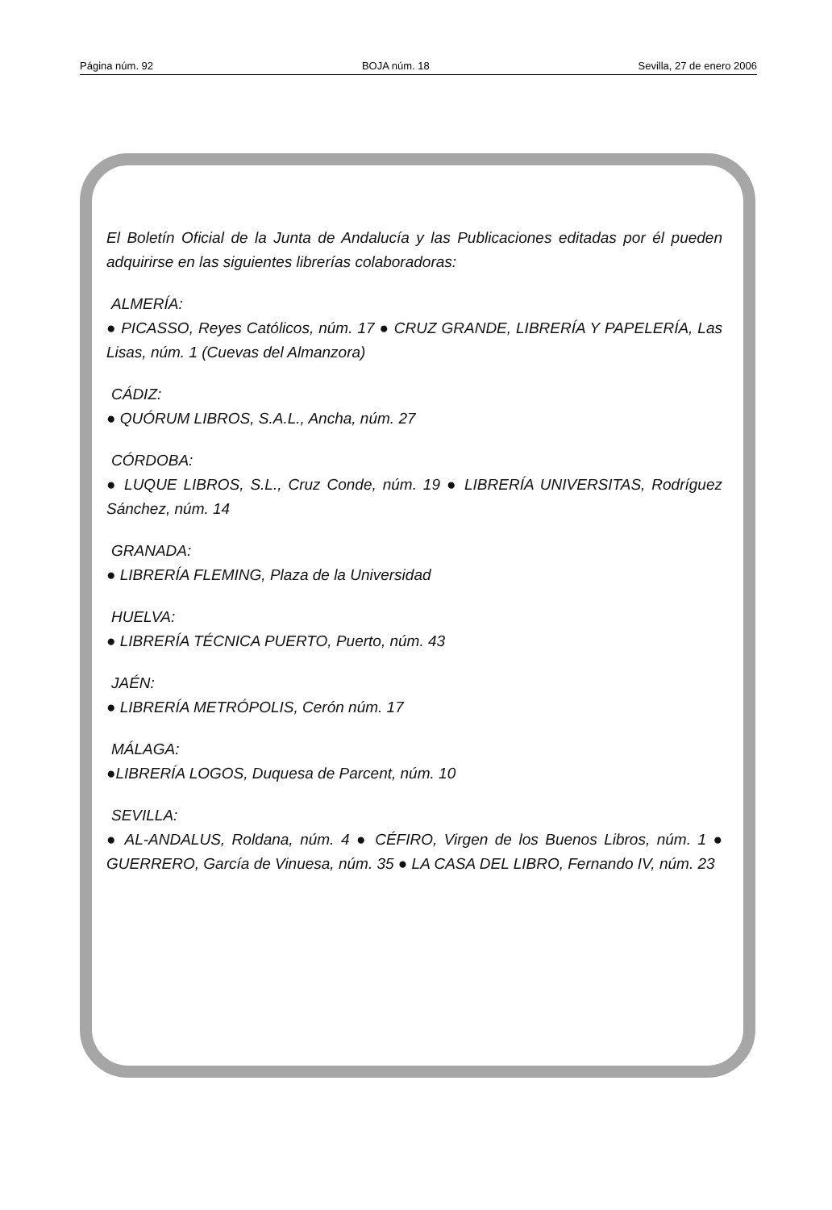Página núm. 92 BOJA núm. 18 Sevilla, 27 de enero 2006
El Boletín Oficial de la Junta de Andalucía y las Publicaciones editadas por él pueden adquirirse en las siguientes librerías colaboradoras:
ALMERÍA:
● PICASSO, Reyes Católicos, núm. 17 ● CRUZ GRANDE, LIBRERÍA Y PAPELERÍA, Las Lisas, núm. 1 (Cuevas del Almanzora)
CÁDIZ:
● QUÓRUM LIBROS, S.A.L., Ancha, núm. 27
CÓRDOBA:
● LUQUE LIBROS, S.L., Cruz Conde, núm. 19 ● LIBRERÍA UNIVERSITAS, Rodríguez Sánchez, núm. 14
GRANADA:
● LIBRERÍA FLEMING, Plaza de la Universidad
HUELVA:
● LIBRERÍA TÉCNICA PUERTO, Puerto, núm. 43
JAÉN:
● LIBRERÍA METRÓPOLIS, Cerón núm. 17
MÁLAGA:
●LIBRERÍA LOGOS, Duquesa de Parcent, núm. 10
SEVILLA:
● AL-ANDALUS, Roldana, núm. 4 ● CÉFIRO, Virgen de los Buenos Libros, núm. 1 ● GUERRERO, García de Vinuesa, núm. 35 ● LA CASA DEL LIBRO, Fernando IV, núm. 23